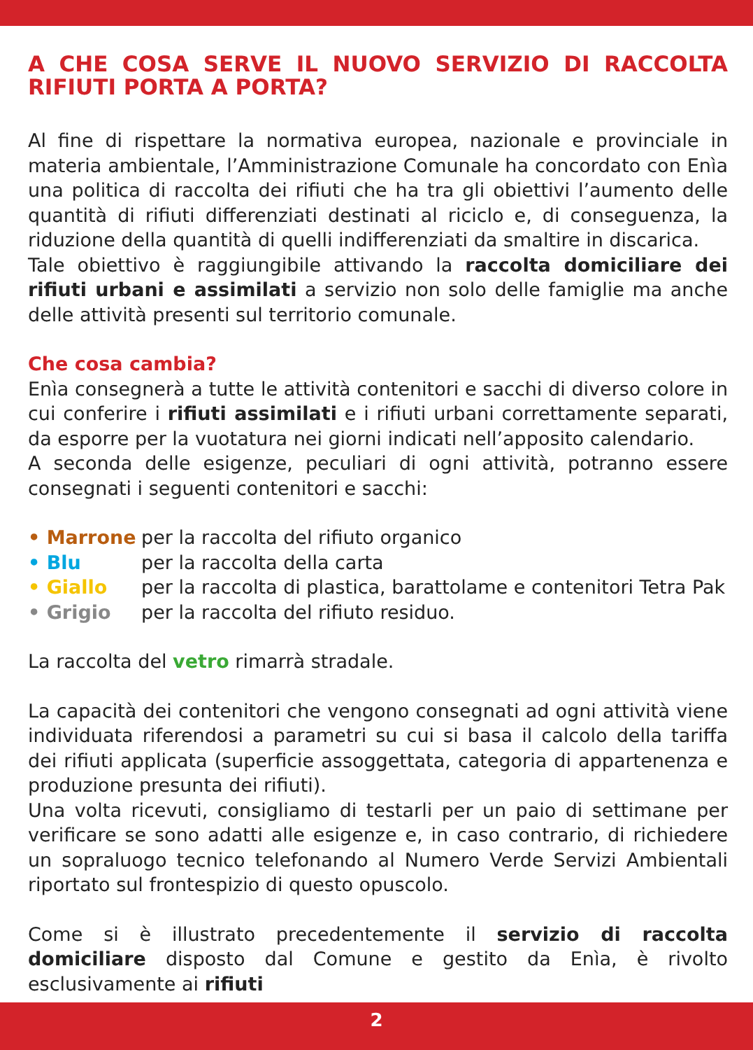A CHE COSA SERVE IL NUOVO SERVIZIO DI RACCOLTA RIFIUTI PORTA A PORTA?
Al fine di rispettare la normativa europea, nazionale e provinciale in materia ambientale, l’Amministrazione Comunale ha concordato con Enìa una politica di raccolta dei rifiuti che ha tra gli obiettivi l’aumento delle quantità di rifiuti differenziati destinati al riciclo e, di conseguenza, la riduzione della quantità di quelli indifferenziati da smaltire in discarica.
Tale obiettivo è raggiungibile attivando la raccolta domiciliare dei rifiuti urbani e assimilati a servizio non solo delle famiglie ma anche delle attività presenti sul territorio comunale.
Che cosa cambia?
Enìa consegnerà a tutte le attività contenitori e sacchi di diverso colore in cui conferire i rifiuti assimilati e i rifiuti urbani correttamente separati, da esporre per la vuotatura nei giorni indicati nell’apposito calendario.
A seconda delle esigenze, peculiari di ogni attività, potranno essere consegnati i seguenti contenitori e sacchi:
| • Marrone | per la raccolta del rifiuto organico |
| • Blu | per la raccolta della carta |
| • Giallo | per la raccolta di plastica, barattolame e contenitori Tetra Pak |
| • Grigio | per la raccolta del rifiuto residuo. |
La raccolta del vetro rimarrà stradale.
La capacità dei contenitori che vengono consegnati ad ogni attività viene individuata riferendosi a parametri su cui si basa il calcolo della tariffa dei rifiuti applicata (superficie assoggettata, categoria di appartenenza e produzione presunta dei rifiuti).
Una volta ricevuti, consigliamo di testarli per un paio di settimane per verificare se sono adatti alle esigenze e, in caso contrario, di richiedere un sopraluogo tecnico telefonando al Numero Verde Servizi Ambientali riportato sul frontespizio di questo opuscolo.
Come si è illustrato precedentemente il servizio di raccolta domiciliare disposto dal Comune e gestito da Enìa, è rivolto esclusivamente ai rifiuti
2